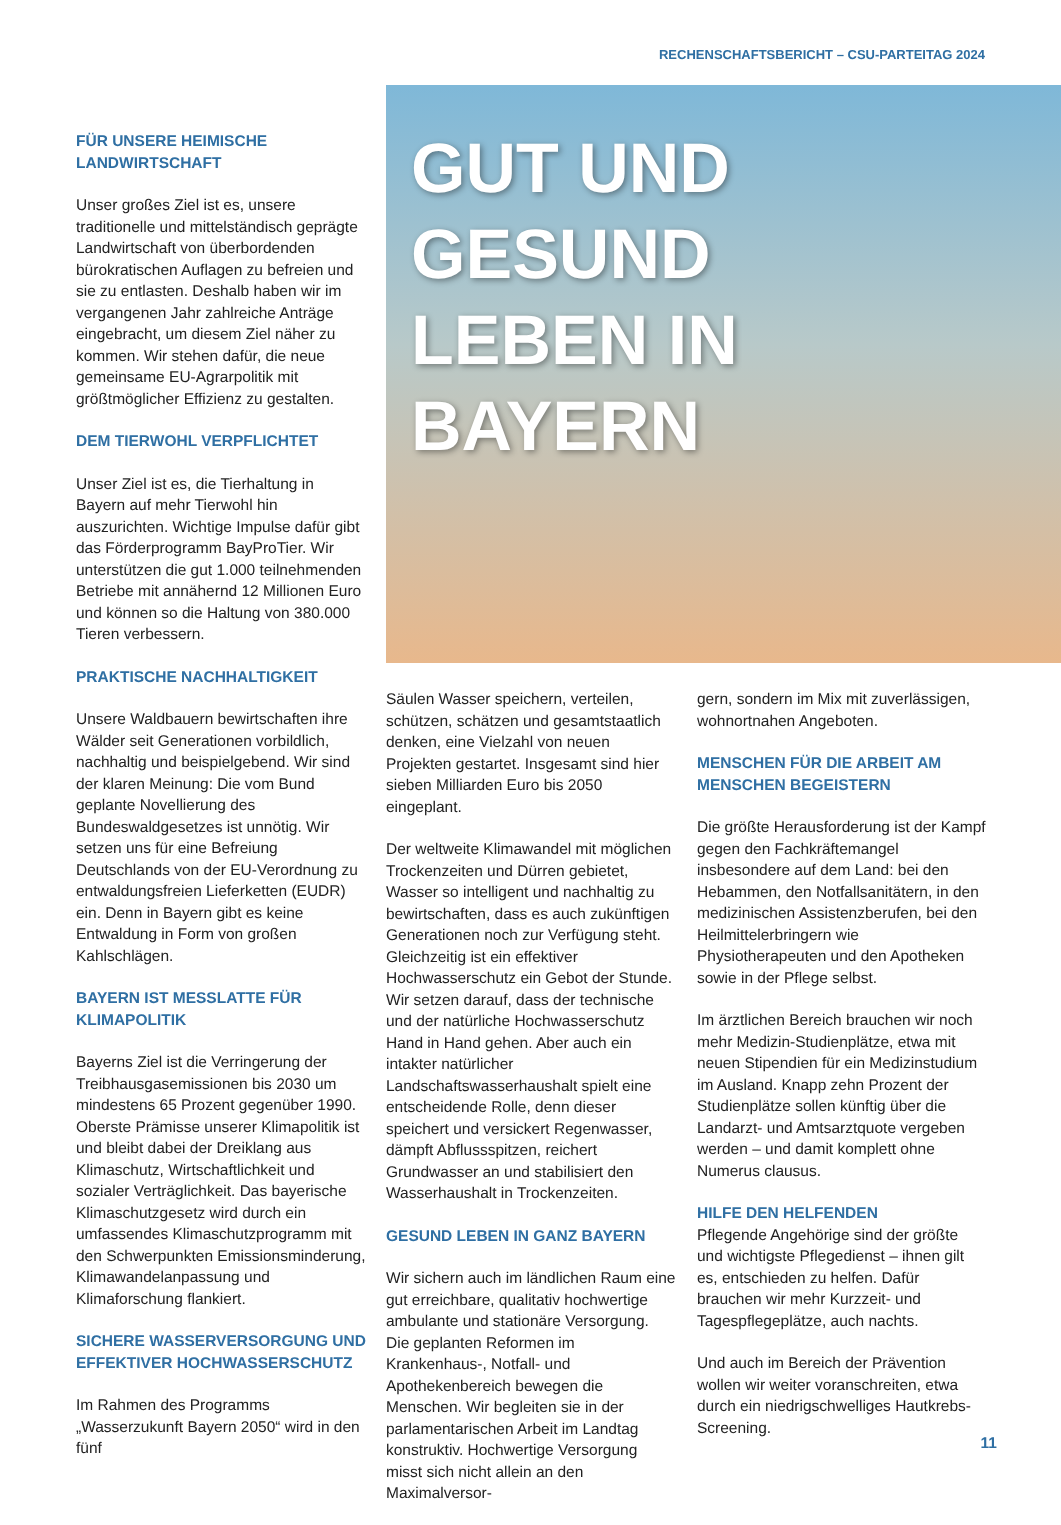RECHENSCHAFTSBERICHT – CSU-PARTEITAG 2024
FÜR UNSERE HEIMISCHE LANDWIRTSCHAFT
Unser großes Ziel ist es, unsere traditionelle und mittelständisch geprägte Landwirtschaft von überbordenden bürokratischen Auflagen zu befreien und sie zu entlasten. Deshalb haben wir im vergangenen Jahr zahlreiche Anträge eingebracht, um diesem Ziel näher zu kommen. Wir stehen dafür, die neue gemeinsame EU-Agrarpolitik mit größtmöglicher Effizienz zu gestalten.
DEM TIERWOHL VERPFLICHTET
Unser Ziel ist es, die Tierhaltung in Bayern auf mehr Tierwohl hin auszurichten. Wichtige Impulse dafür gibt das Förderprogramm BayProTier. Wir unterstützen die gut 1.000 teilnehmenden Betriebe mit annähernd 12 Millionen Euro und können so die Haltung von 380.000 Tieren verbessern.
PRAKTISCHE NACHHALTIGKEIT
Unsere Waldbauern bewirtschaften ihre Wälder seit Generationen vorbildlich, nachhaltig und beispielgebend. Wir sind der klaren Meinung: Die vom Bund geplante Novellierung des Bundeswaldgesetzes ist unnötig. Wir setzen uns für eine Befreiung Deutschlands von der EU-Verordnung zu entwaldungsfreien Lieferketten (EUDR) ein. Denn in Bayern gibt es keine Entwaldung in Form von großen Kahlschlägen.
BAYERN IST MESSLATTE FÜR KLIMAPOLITIK
Bayerns Ziel ist die Verringerung der Treibhausgasemissionen bis 2030 um mindestens 65 Prozent gegenüber 1990. Oberste Prämisse unserer Klimapolitik ist und bleibt dabei der Dreiklang aus Klimaschutz, Wirtschaftlichkeit und sozialer Verträglichkeit. Das bayerische Klimaschutzgesetz wird durch ein umfassendes Klimaschutzprogramm mit den Schwerpunkten Emissionsminderung, Klimawandelanpassung und Klimaforschung flankiert.
SICHERE WASSERVERSORGUNG UND EFFEKTIVER HOCHWASSERSCHUTZ
Im Rahmen des Programms „Wasserzukunft Bayern 2050“ wird in den fünf
GUT UND
GESUND
LEBEN IN
BAYERN
Säulen Wasser speichern, verteilen, schützen, schätzen und gesamtstaatlich denken, eine Vielzahl von neuen Projekten gestartet. Insgesamt sind hier sieben Milliarden Euro bis 2050 eingeplant.
Der weltweite Klimawandel mit möglichen Trockenzeiten und Dürren gebietet, Wasser so intelligent und nachhaltig zu bewirtschaften, dass es auch zukünftigen Generationen noch zur Verfügung steht. Gleichzeitig ist ein effektiver Hochwasserschutz ein Gebot der Stunde. Wir setzen darauf, dass der technische und der natürliche Hochwasserschutz Hand in Hand gehen. Aber auch ein intakter natürlicher Landschaftswasserhaushalt spielt eine entscheidende Rolle, denn dieser speichert und versickert Regenwasser, dämpft Abflussspitzen, reichert Grundwasser an und stabilisiert den Wasserhaushalt in Trockenzeiten.
GESUND LEBEN IN GANZ BAYERN
Wir sichern auch im ländlichen Raum eine gut erreichbare, qualitativ hochwertige ambulante und stationäre Versorgung. Die geplanten Reformen im Krankenhaus-, Notfall- und Apothekenbereich bewegen die Menschen. Wir begleiten sie in der parlamentarischen Arbeit im Landtag konstruktiv. Hochwertige Versorgung misst sich nicht allein an den Maximalversor-
gern, sondern im Mix mit zuverlässigen, wohnortnahen Angeboten.
MENSCHEN FÜR DIE ARBEIT AM MENSCHEN BEGEISTERN
Die größte Herausforderung ist der Kampf gegen den Fachkräftemangel insbesondere auf dem Land: bei den Hebammen, den Notfallsanitätern, in den medizinischen Assistenzberufen, bei den Heilmittelerbringern wie Physiotherapeuten und den Apotheken sowie in der Pflege selbst.
Im ärztlichen Bereich brauchen wir noch mehr Medizin-Studienplätze, etwa mit neuen Stipendien für ein Medizinstudium im Ausland. Knapp zehn Prozent der Studienplätze sollen künftig über die Landarzt- und Amtsarztquote vergeben werden – und damit komplett ohne Numerus clausus.
HILFE DEN HELFENDEN
Pflegende Angehörige sind der größte und wichtigste Pflegedienst – ihnen gilt es, entschieden zu helfen. Dafür brauchen wir mehr Kurzzeit- und Tagespflegeplätze, auch nachts.
Und auch im Bereich der Prävention wollen wir weiter voranschreiten, etwa durch ein niedrigschwelliges Hautkrebs-Screening.
11